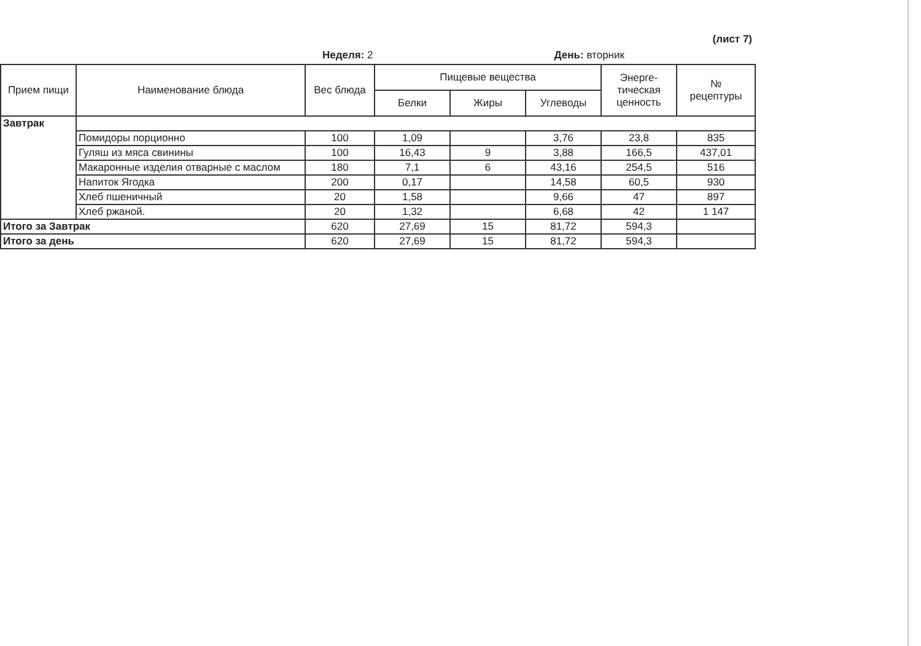(лист 7)
Неделя: 2 День: вторник
| Прием пищи | Наименование блюда | Вес блюда | Пищевые вещества | | | Энерге- тическая ценность | № рецептуры |
| --- | --- | --- | --- | --- | --- | --- | --- |
| | | | Белки | Жиры | Углеводы | | |
| Завтрак | | | | | | | |
| | Помидоры порционно | 100 | 1,09 | | 3,76 | 23,8 | 835 |
| | Гуляш из мяса свинины | 100 | 16,43 | 9 | 3,88 | 166,5 | 437,01 |
| | Макаронные изделия отварные с маслом | 180 | 7,1 | 6 | 43,16 | 254,5 | 516 |
| | Напиток Ягодка | 200 | 0,17 | | 14,58 | 60,5 | 930 |
| | Хлеб пшеничный | 20 | 1,58 | | 9,66 | 47 | 897 |
| | Хлеб ржаной. | 20 | 1,32 | | 6,68 | 42 | 1 147 |
| Итого за Завтрак | | 620 | 27,69 | 15 | 81,72 | 594,3 | |
| Итого за день | | 620 | 27,69 | 15 | 81,72 | 594,3 | |